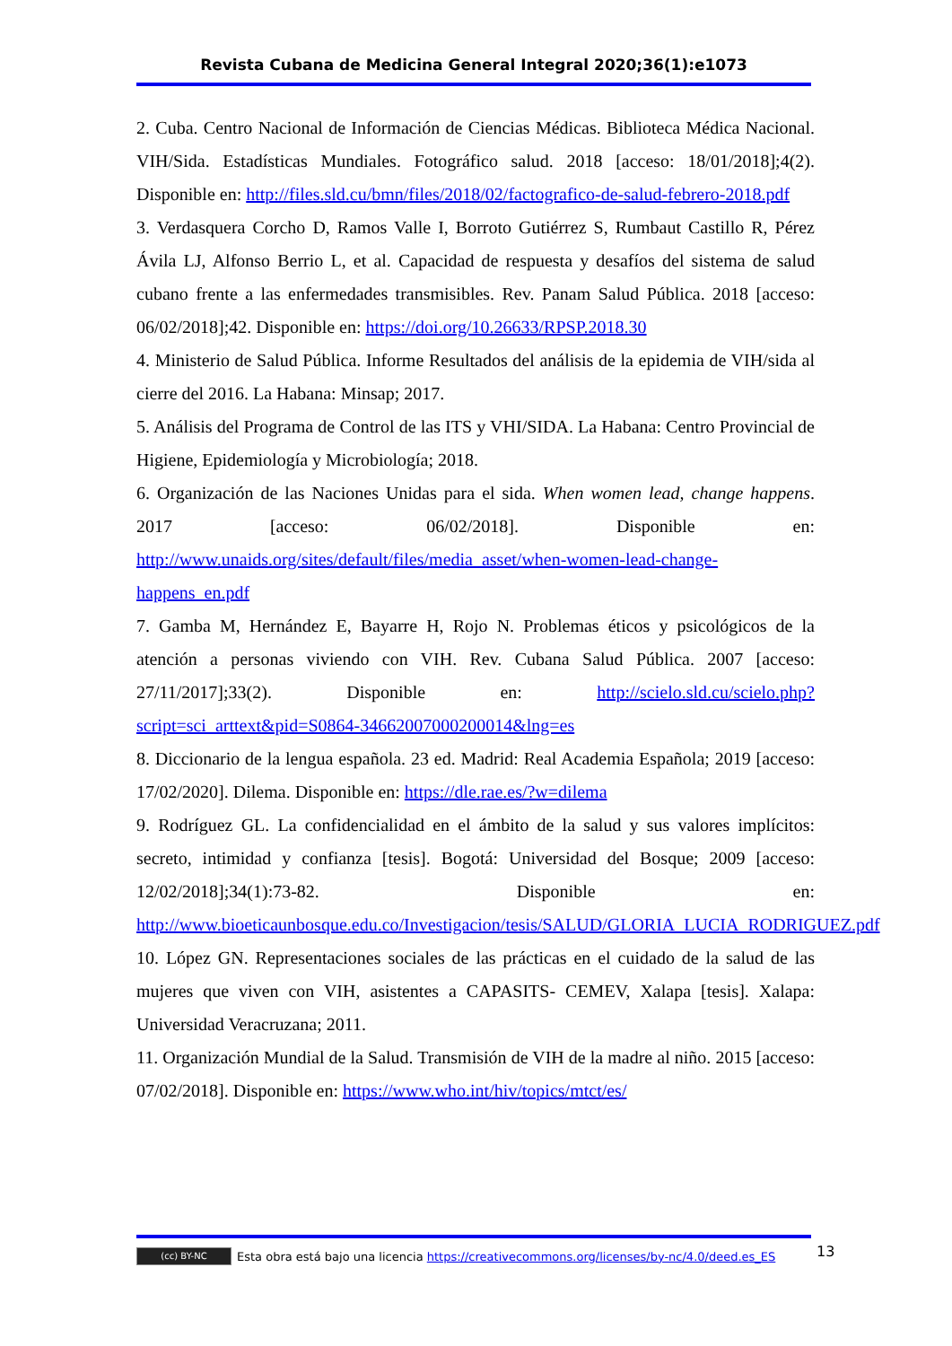Revista Cubana de Medicina General Integral 2020;36(1):e1073
2. Cuba. Centro Nacional de Información de Ciencias Médicas. Biblioteca Médica Nacional. VIH/Sida. Estadísticas Mundiales. Fotográfico salud. 2018 [acceso: 18/01/2018];4(2). Disponible en: http://files.sld.cu/bmn/files/2018/02/factografico-de-salud-febrero-2018.pdf
3. Verdasquera Corcho D, Ramos Valle I, Borroto Gutiérrez S, Rumbaut Castillo R, Pérez Ávila LJ, Alfonso Berrio L, et al. Capacidad de respuesta y desafíos del sistema de salud cubano frente a las enfermedades transmisibles. Rev. Panam Salud Pública. 2018 [acceso: 06/02/2018];42. Disponible en: https://doi.org/10.26633/RPSP.2018.30
4. Ministerio de Salud Pública. Informe Resultados del análisis de la epidemia de VIH/sida al cierre del 2016. La Habana: Minsap; 2017.
5. Análisis del Programa de Control de las ITS y VHI/SIDA. La Habana: Centro Provincial de Higiene, Epidemiología y Microbiología; 2018.
6. Organización de las Naciones Unidas para el sida. When women lead, change happens. 2017 [acceso: 06/02/2018]. Disponible en: http://www.unaids.org/sites/default/files/media_asset/when-women-lead-change-happens_en.pdf
7. Gamba M, Hernández E, Bayarre H, Rojo N. Problemas éticos y psicológicos de la atención a personas viviendo con VIH. Rev. Cubana Salud Pública. 2007 [acceso: 27/11/2017];33(2). Disponible en: http://scielo.sld.cu/scielo.php?script=sci_arttext&pid=S0864-34662007000200014&lng=es
8. Diccionario de la lengua española. 23 ed. Madrid: Real Academia Española; 2019 [acceso: 17/02/2020]. Dilema. Disponible en: https://dle.rae.es/?w=dilema
9. Rodríguez GL. La confidencialidad en el ámbito de la salud y sus valores implícitos: secreto, intimidad y confianza [tesis]. Bogotá: Universidad del Bosque; 2009 [acceso: 12/02/2018];34(1):73-82. Disponible en: http://www.bioeticaunbosque.edu.co/Investigacion/tesis/SALUD/GLORIA_LUCIA_RODRIGUEZ.pdf
10. López GN. Representaciones sociales de las prácticas en el cuidado de la salud de las mujeres que viven con VIH, asistentes a CAPASITS- CEMEV, Xalapa [tesis]. Xalapa: Universidad Veracruzana; 2011.
11. Organización Mundial de la Salud. Transmisión de VIH de la madre al niño. 2015 [acceso: 07/02/2018]. Disponible en: https://www.who.int/hiv/topics/mtct/es/
(cc) BY-NC Esta obra está bajo una licencia https://creativecommons.org/licenses/by-nc/4.0/deed.es_ES 13